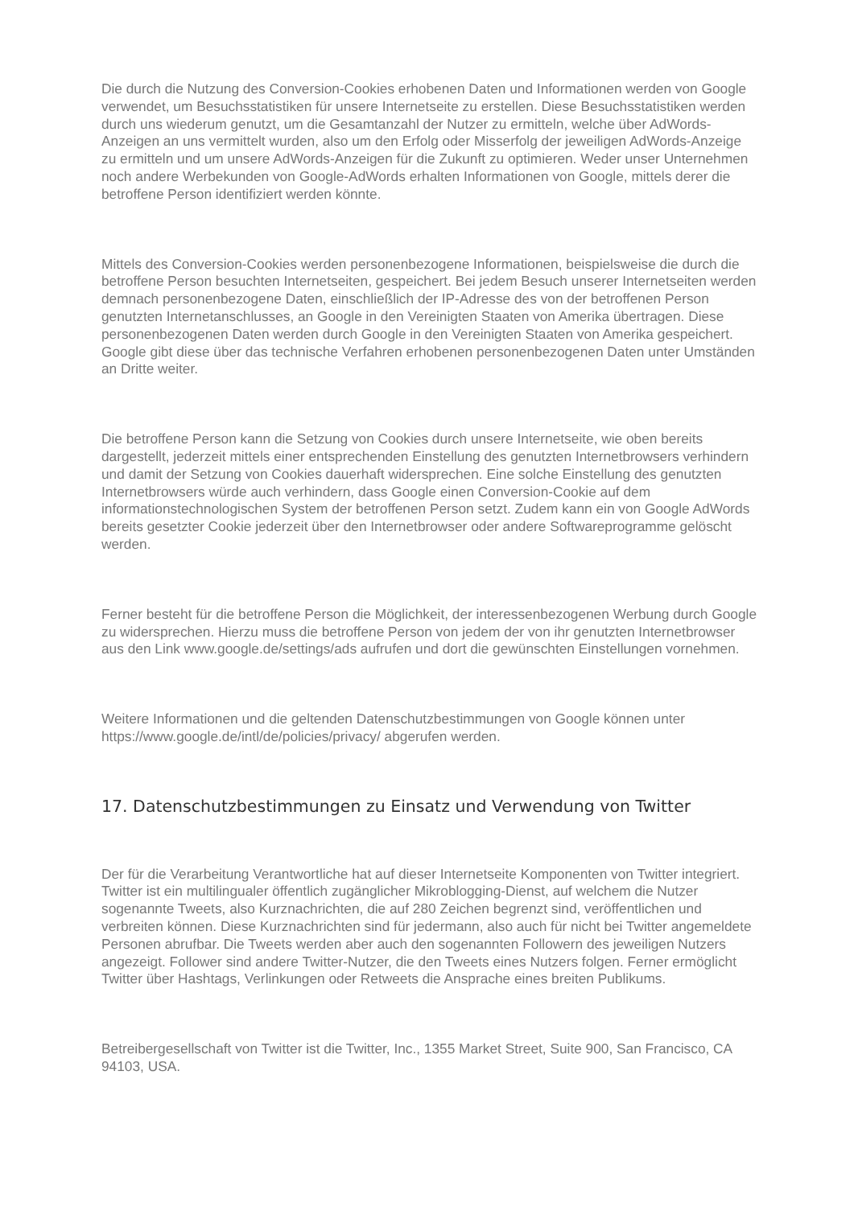Die durch die Nutzung des Conversion-Cookies erhobenen Daten und Informationen werden von Google verwendet, um Besuchsstatistiken für unsere Internetseite zu erstellen. Diese Besuchsstatistiken werden durch uns wiederum genutzt, um die Gesamtanzahl der Nutzer zu ermitteln, welche über AdWords-Anzeigen an uns vermittelt wurden, also um den Erfolg oder Misserfolg der jeweiligen AdWords-Anzeige zu ermitteln und um unsere AdWords-Anzeigen für die Zukunft zu optimieren. Weder unser Unternehmen noch andere Werbekunden von Google-AdWords erhalten Informationen von Google, mittels derer die betroffene Person identifiziert werden könnte.
Mittels des Conversion-Cookies werden personenbezogene Informationen, beispielsweise die durch die betroffene Person besuchten Internetseiten, gespeichert. Bei jedem Besuch unserer Internetseiten werden demnach personenbezogene Daten, einschließlich der IP-Adresse des von der betroffenen Person genutzten Internetanschlusses, an Google in den Vereinigten Staaten von Amerika übertragen. Diese personenbezogenen Daten werden durch Google in den Vereinigten Staaten von Amerika gespeichert. Google gibt diese über das technische Verfahren erhobenen personenbezogenen Daten unter Umständen an Dritte weiter.
Die betroffene Person kann die Setzung von Cookies durch unsere Internetseite, wie oben bereits dargestellt, jederzeit mittels einer entsprechenden Einstellung des genutzten Internetbrowsers verhindern und damit der Setzung von Cookies dauerhaft widersprechen. Eine solche Einstellung des genutzten Internetbrowsers würde auch verhindern, dass Google einen Conversion-Cookie auf dem informationstechnologischen System der betroffenen Person setzt. Zudem kann ein von Google AdWords bereits gesetzter Cookie jederzeit über den Internetbrowser oder andere Softwareprogramme gelöscht werden.
Ferner besteht für die betroffene Person die Möglichkeit, der interessenbezogenen Werbung durch Google zu widersprechen. Hierzu muss die betroffene Person von jedem der von ihr genutzten Internetbrowser aus den Link www.google.de/settings/ads aufrufen und dort die gewünschten Einstellungen vornehmen.
Weitere Informationen und die geltenden Datenschutzbestimmungen von Google können unter https://www.google.de/intl/de/policies/privacy/ abgerufen werden.
17. Datenschutzbestimmungen zu Einsatz und Verwendung von Twitter
Der für die Verarbeitung Verantwortliche hat auf dieser Internetseite Komponenten von Twitter integriert. Twitter ist ein multilingualer öffentlich zugänglicher Mikroblogging-Dienst, auf welchem die Nutzer sogenannte Tweets, also Kurznachrichten, die auf 280 Zeichen begrenzt sind, veröffentlichen und verbreiten können. Diese Kurznachrichten sind für jedermann, also auch für nicht bei Twitter angemeldete Personen abrufbar. Die Tweets werden aber auch den sogenannten Followern des jeweiligen Nutzers angezeigt. Follower sind andere Twitter-Nutzer, die den Tweets eines Nutzers folgen. Ferner ermöglicht Twitter über Hashtags, Verlinkungen oder Retweets die Ansprache eines breiten Publikums.
Betreibergesellschaft von Twitter ist die Twitter, Inc., 1355 Market Street, Suite 900, San Francisco, CA 94103, USA.